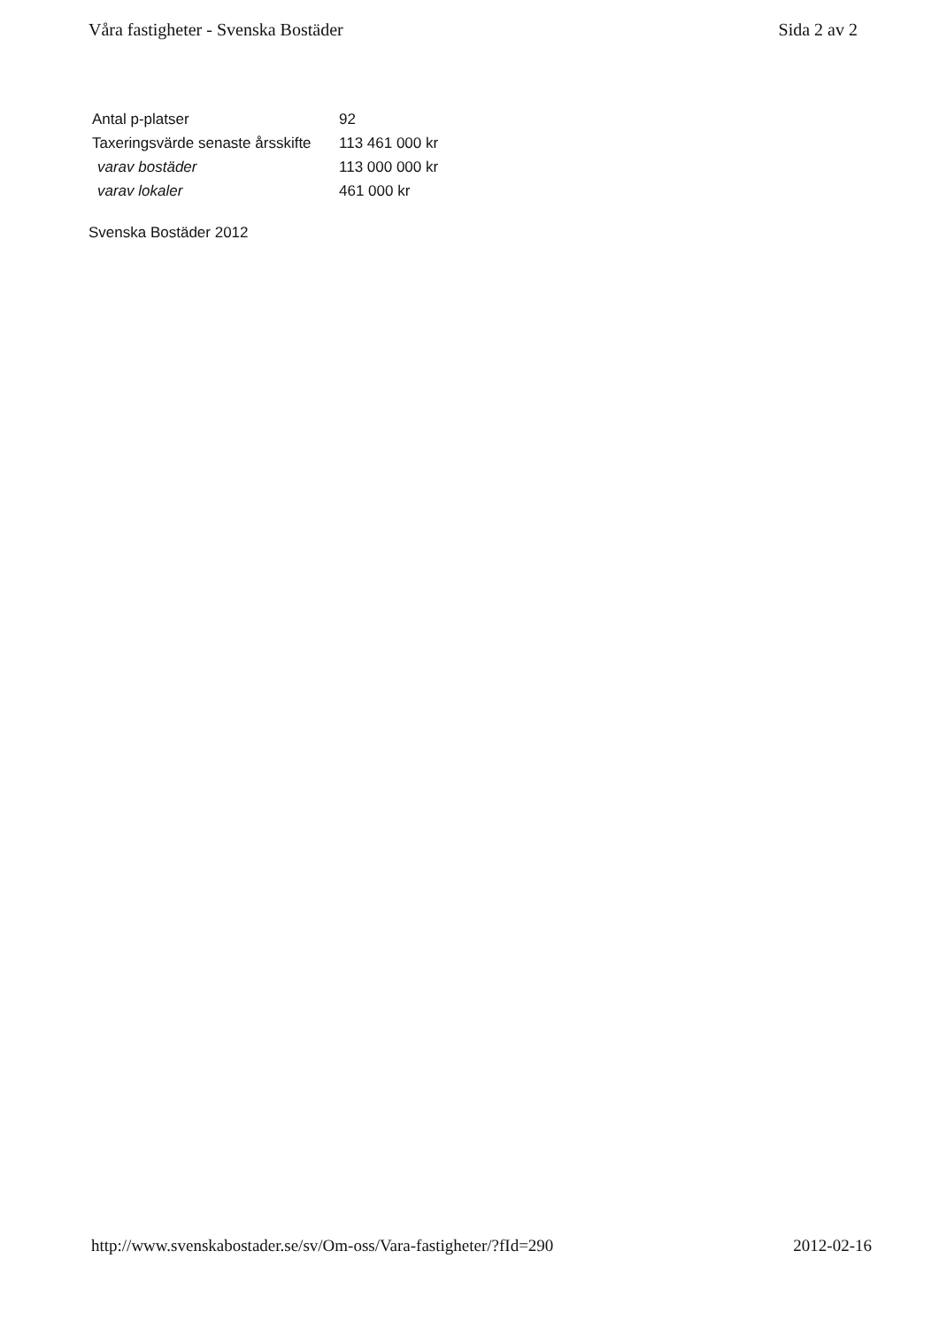Våra fastigheter - Svenska Bostäder Sida 2 av 2
| Antal p-platser | 92 |
| Taxeringsvärde senaste årsskifte | 113 461 000 kr |
| varav bostäder | 113 000 000 kr |
| varav lokaler | 461 000 kr |
Svenska Bostäder 2012
http://www.svenskabostader.se/sv/Om-oss/Vara-fastigheter/?fId=290 2012-02-16